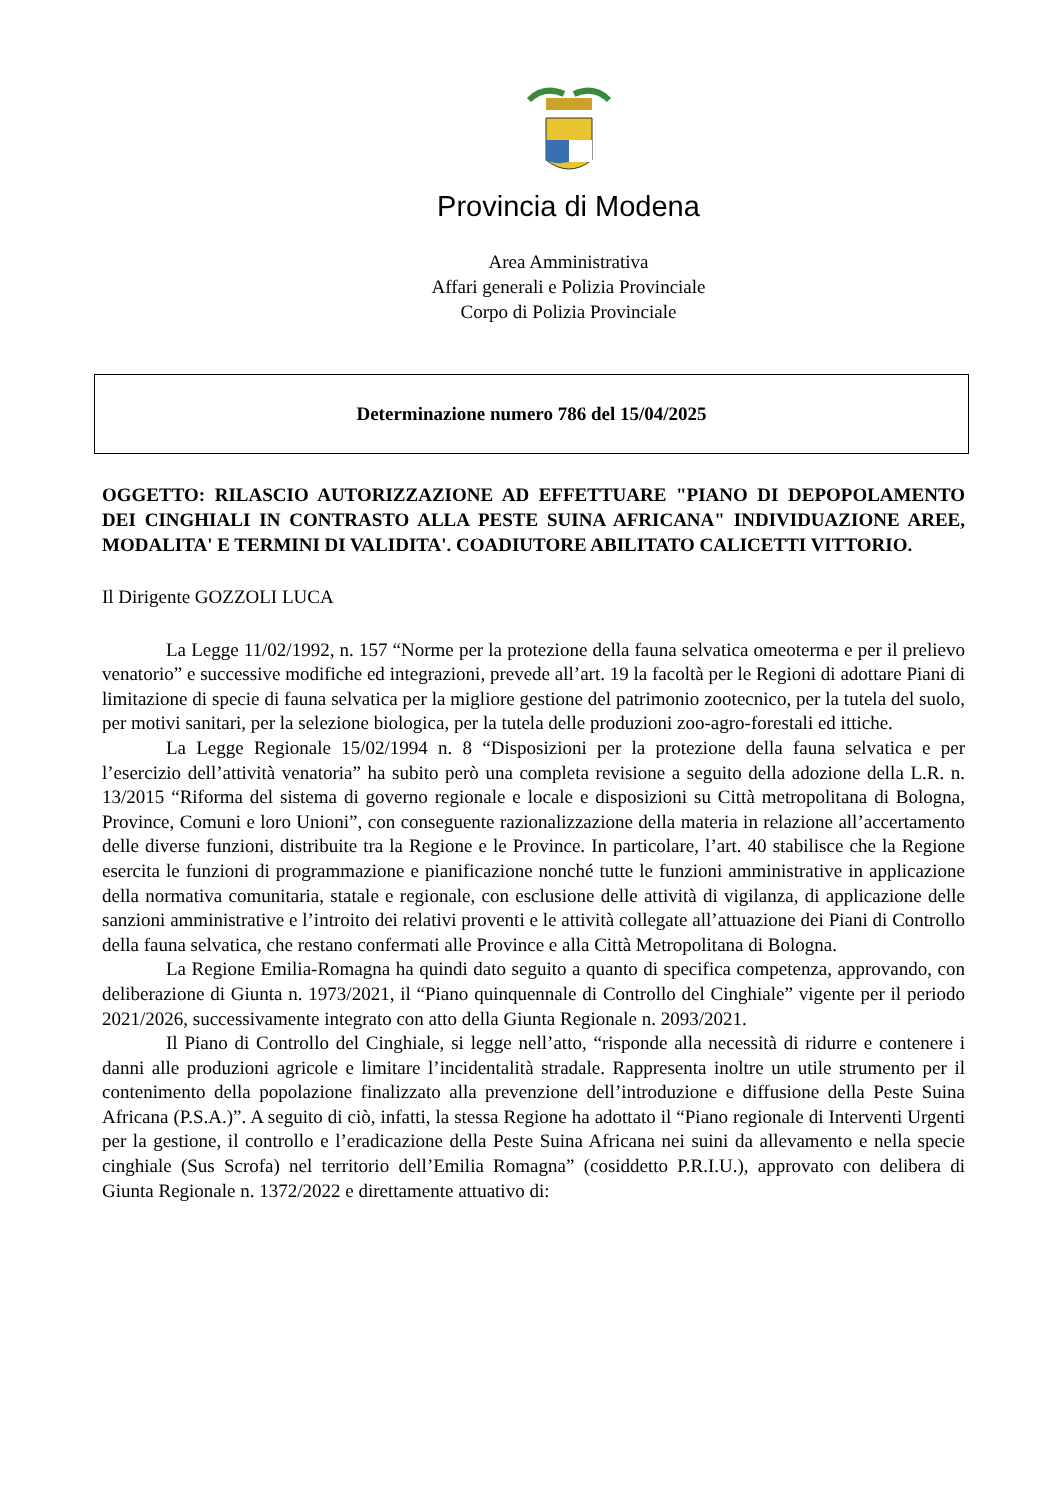Provincia di Modena
Area Amministrativa
Affari generali e Polizia Provinciale
Corpo di Polizia Provinciale
Determinazione numero 786 del 15/04/2025
OGGETTO: RILASCIO AUTORIZZAZIONE AD EFFETTUARE "PIANO DI DEPOPOLAMENTO DEI CINGHIALI IN CONTRASTO ALLA PESTE SUINA AFRICANA" INDIVIDUAZIONE AREE, MODALITA' E TERMINI DI VALIDITA'. COADIUTORE ABILITATO CALICETTI VITTORIO.
Il Dirigente GOZZOLI LUCA
La Legge 11/02/1992, n. 157 “Norme per la protezione della fauna selvatica omeoterma e per il prelievo venatorio” e successive modifiche ed integrazioni, prevede all’art. 19 la facoltà per le Regioni di adottare Piani di limitazione di specie di fauna selvatica per la migliore gestione del patrimonio zootecnico, per la tutela del suolo, per motivi sanitari, per la selezione biologica, per la tutela delle produzioni zoo-agro-forestali ed ittiche.
La Legge Regionale 15/02/1994 n. 8 “Disposizioni per la protezione della fauna selvatica e per l’esercizio dell’attività venatoria” ha subito però una completa revisione a seguito della adozione della L.R. n. 13/2015 “Riforma del sistema di governo regionale e locale e disposizioni su Città metropolitana di Bologna, Province, Comuni e loro Unioni”, con conseguente razionalizzazione della materia in relazione all’accertamento delle diverse funzioni, distribuite tra la Regione e le Province. In particolare, l’art. 40 stabilisce che la Regione esercita le funzioni di programmazione e pianificazione nonché tutte le funzioni amministrative in applicazione della normativa comunitaria, statale e regionale, con esclusione delle attività di vigilanza, di applicazione delle sanzioni amministrative e l’introito dei relativi proventi e le attività collegate all’attuazione dei Piani di Controllo della fauna selvatica, che restano confermati alle Province e alla Città Metropolitana di Bologna.
La Regione Emilia-Romagna ha quindi dato seguito a quanto di specifica competenza, approvando, con deliberazione di Giunta n. 1973/2021, il “Piano quinquennale di Controllo del Cinghiale” vigente per il periodo 2021/2026, successivamente integrato con atto della Giunta Regionale n. 2093/2021.
Il Piano di Controllo del Cinghiale, si legge nell’atto, “risponde alla necessità di ridurre e contenere i danni alle produzioni agricole e limitare l’incidentalità stradale. Rappresenta inoltre un utile strumento per il contenimento della popolazione finalizzato alla prevenzione dell’introduzione e diffusione della Peste Suina Africana (P.S.A.)”. A seguito di ciò, infatti, la stessa Regione ha adottato il “Piano regionale di Interventi Urgenti per la gestione, il controllo e l’eradicazione della Peste Suina Africana nei suini da allevamento e nella specie cinghiale (Sus Scrofa) nel territorio dell’Emilia Romagna” (cosiddetto P.R.I.U.), approvato con delibera di Giunta Regionale n. 1372/2022 e direttamente attuativo di: